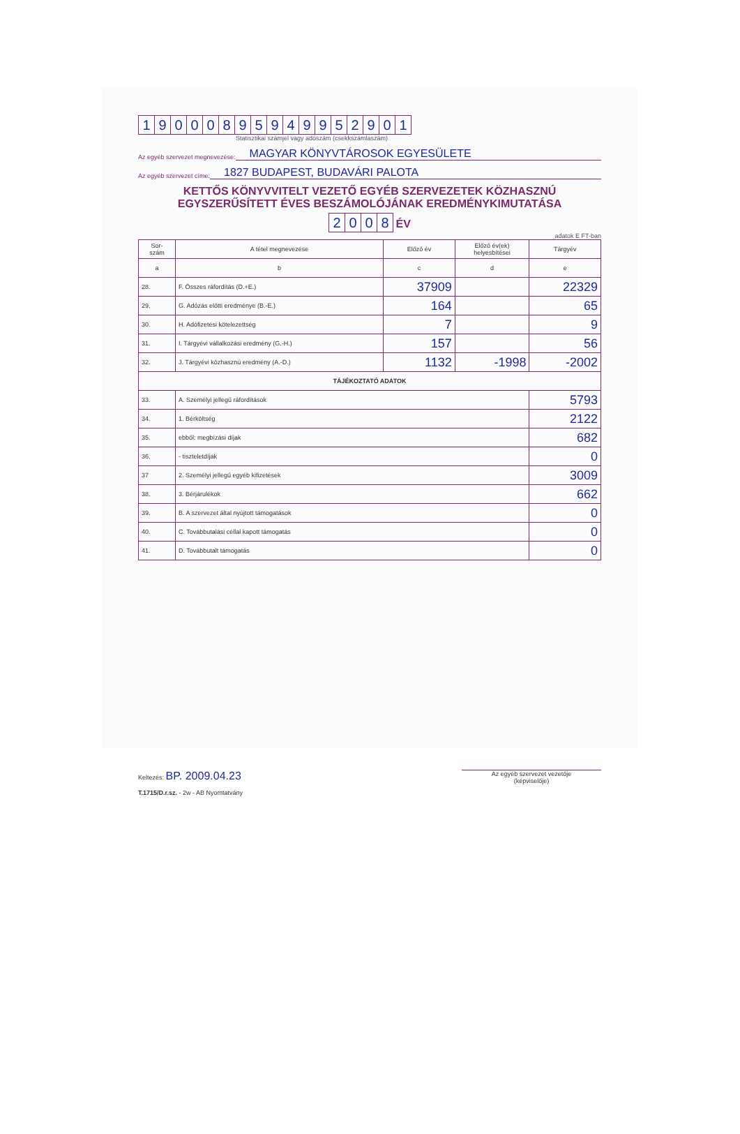19000895949952901
Statisztikai számjel vagy adószám (csekkszámlaszám)
Az egyéb szervezet megnevezése: MAGYAR KÖNYVTÁROSOK EGYESÜLETE
Az egyéb szervezet címe: 1827 BUDAPEST, BUDAVÁRI PALOTA
KETTŐS KÖNYVVITELT VEZETŐ EGYÉB SZERVEZETEK KÖZHASZNÚ
EGYSZERŰSÍTETT ÉVES BESZÁMOLÓJÁNAK EREDMÉNYKIMUTATÁSA
2008 ÉV
adatok E FT-ban
| Sor- szám | A tétel megnevezése | Előző év | Előző év(ek) helyesbítései | Tárgyév |
| --- | --- | --- | --- | --- |
| a | b | c | d | e |
| 28. | F. Összes ráfordítás (D.+E.) | 37909 | | 22329 |
| 29. | G. Adózás előtti eredménye (B.-E.) | 164 | | 65 |
| 30. | H. Adófizetési kötelezettség | 7 | | 9 |
| 31. | I. Tárgyévi vállalkozási eredmény (G.-H.) | 157 | | 56 |
| 32. | J. Tárgyévi közhasznú eredmény (A.-D.) | 1132 | -1998 | -2002 |
| TÁJÉKOZTATÓ ADATOK | | | | |
| 33. | A. Személyi jellegű ráfordítások | | | 5793 |
| 34. | 1. Bérköltség | | | 2122 |
| 35. | ebből: megbízási díjak | | | 682 |
| 36. | - tiszteletdíjak | | | 0 |
| 37 | 2. Személyi jellegű egyéb kifizetések | | | 3009 |
| 38. | 3. Bérjárulékok | | | 662 |
| 39. | B. A szervezet által nyújtott támogatások | | | 0 |
| 40. | C. Továbbutalási céllal kapott támogatás | | | 0 |
| 41. | D. Továbbutalt támogatás | | | 0 |
Keltezés: BP. 2009.04.23
T.1715/D.r.sz. - 2w - AB Nyomtatvány
Az egyéb szervezet vezetője
(képviselője)